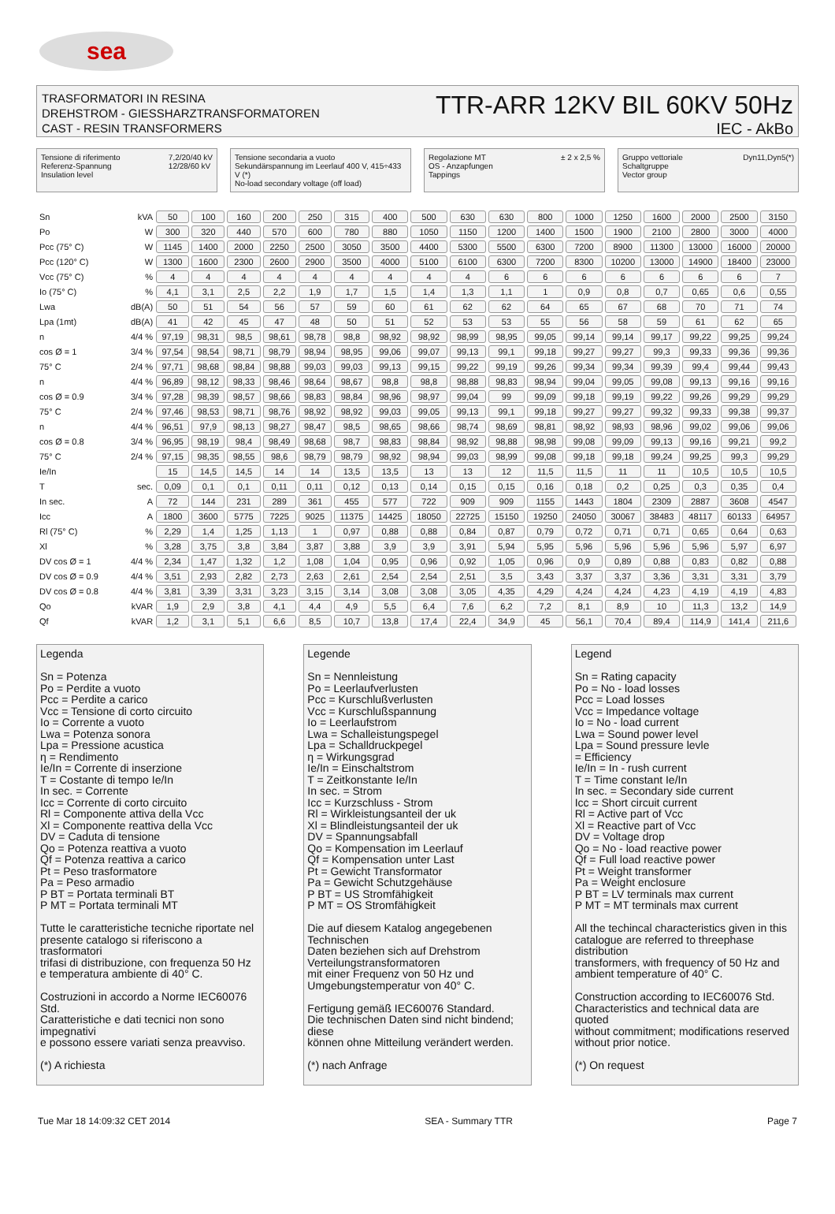sea
TRASFORMATORI IN RESINA
DREHSTROM - GIESSHARZTRANSFORMATOREN
CAST - RESIN TRANSFORMERS
TTR-ARR 12KV BIL 60KV 50Hz
IEC - AkBo
Tensione di riferimento
Referenz-Spannung
Insulation level 7,2/20/40 kV
12/28/60 kV
Tensione secondaria a vuoto
Sekundärspannung im Leerlauf 400 V, 415÷433 V (*)
No-load secondary voltage (off load)
Regolazione MT
OS - Anzapfungen
Tappings ± 2 x 2,5 %
Gruppo vettoriale
Schaltgruppe
Vector group Dyn11,Dyn5(*)
| Sn | kVA | 50 | 100 | 160 | 200 | 250 | 315 | 400 | 500 | 630 | 630 | 800 | 1000 | 1250 | 1600 | 2000 | 2500 | 3150 |
| Po | W | 300 | 320 | 440 | 570 | 600 | 780 | 880 | 1050 | 1150 | 1200 | 1400 | 1500 | 1900 | 2100 | 2800 | 3000 | 4000 |
| Pcc (75° C) | W | 1145 | 1400 | 2000 | 2250 | 2500 | 3050 | 3500 | 4400 | 5300 | 5500 | 6300 | 7200 | 8900 | 11300 | 13000 | 16000 | 20000 |
| Pcc (120° C) | W | 1300 | 1600 | 2300 | 2600 | 2900 | 3500 | 4000 | 5100 | 6100 | 6300 | 7200 | 8300 | 10200 | 13000 | 14900 | 18400 | 23000 |
| Vcc (75° C) | % | 4 | 4 | 4 | 4 | 4 | 4 | 4 | 4 | 4 | 6 | 6 | 6 | 6 | 6 | 6 | 6 | 7 |
| Io (75° C) | % | 4,1 | 3,1 | 2,5 | 2,2 | 1,9 | 1,7 | 1,5 | 1,4 | 1,3 | 1,1 | 1 | 0,9 | 0,8 | 0,7 | 0,65 | 0,6 | 0,55 |
| Lwa | dB(A) | 50 | 51 | 54 | 56 | 57 | 59 | 60 | 61 | 62 | 62 | 64 | 65 | 67 | 68 | 70 | 71 | 74 |
| Lpa (1mt) | dB(A) | 41 | 42 | 45 | 47 | 48 | 50 | 51 | 52 | 53 | 53 | 55 | 56 | 58 | 59 | 61 | 62 | 65 |
| n | 4/4 % | 97,19 | 98,31 | 98,5 | 98,61 | 98,78 | 98,8 | 98,92 | 98,92 | 98,99 | 98,95 | 99,05 | 99,14 | 99,14 | 99,17 | 99,22 | 99,25 | 99,24 |
| cos Ø = 1 | 3/4 % | 97,54 | 98,54 | 98,71 | 98,79 | 98,94 | 98,95 | 99,06 | 99,07 | 99,13 | 99,1 | 99,18 | 99,27 | 99,27 | 99,3 | 99,33 | 99,36 | 99,36 |
| 75° C | 2/4 % | 97,71 | 98,68 | 98,84 | 98,88 | 99,03 | 99,03 | 99,13 | 99,15 | 99,22 | 99,19 | 99,26 | 99,34 | 99,34 | 99,39 | 99,4 | 99,44 | 99,43 |
| n | 4/4 % | 96,89 | 98,12 | 98,33 | 98,46 | 98,64 | 98,67 | 98,8 | 98,8 | 98,88 | 98,83 | 98,94 | 99,04 | 99,05 | 99,08 | 99,13 | 99,16 | 99,16 |
| cos Ø = 0.9 | 3/4 % | 97,28 | 98,39 | 98,57 | 98,66 | 98,83 | 98,84 | 98,96 | 98,97 | 99,04 | 99 | 99,09 | 99,18 | 99,19 | 99,22 | 99,26 | 99,29 | 99,29 |
| 75° C | 2/4 % | 97,46 | 98,53 | 98,71 | 98,76 | 98,92 | 98,92 | 99,03 | 99,05 | 99,13 | 99,1 | 99,18 | 99,27 | 99,27 | 99,32 | 99,33 | 99,38 | 99,37 |
| n | 4/4 % | 96,51 | 97,9 | 98,13 | 98,27 | 98,47 | 98,5 | 98,65 | 98,66 | 98,74 | 98,69 | 98,81 | 98,92 | 98,93 | 98,96 | 99,02 | 99,06 | 99,06 |
| cos Ø = 0.8 | 3/4 % | 96,95 | 98,19 | 98,4 | 98,49 | 98,68 | 98,7 | 98,83 | 98,84 | 98,92 | 98,88 | 98,98 | 99,08 | 99,09 | 99,13 | 99,16 | 99,21 | 99,2 |
| 75° C | 2/4 % | 97,15 | 98,35 | 98,55 | 98,6 | 98,79 | 98,79 | 98,92 | 98,94 | 99,03 | 98,99 | 99,08 | 99,18 | 99,18 | 99,24 | 99,25 | 99,3 | 99,29 |
| Ie/In | | 15 | 14,5 | 14,5 | 14 | 14 | 13,5 | 13,5 | 13 | 13 | 12 | 11,5 | 11,5 | 11 | 11 | 10,5 | 10,5 | 10,5 |
| T | sec. | 0,09 | 0,1 | 0,1 | 0,11 | 0,11 | 0,12 | 0,13 | 0,14 | 0,15 | 0,15 | 0,16 | 0,18 | 0,2 | 0,25 | 0,3 | 0,35 | 0,4 |
| In sec. | A | 72 | 144 | 231 | 289 | 361 | 455 | 577 | 722 | 909 | 909 | 1155 | 1443 | 1804 | 2309 | 2887 | 3608 | 4547 |
| Icc | A | 1800 | 3600 | 5775 | 7225 | 9025 | 11375 | 14425 | 18050 | 22725 | 15150 | 19250 | 24050 | 30067 | 38483 | 48117 | 60133 | 64957 |
| Rl (75° C) | % | 2,29 | 1,4 | 1,25 | 1,13 | 1 | 0,97 | 0,88 | 0,88 | 0,84 | 0,87 | 0,79 | 0,72 | 0,71 | 0,71 | 0,65 | 0,64 | 0,63 |
| Xl | % | 3,28 | 3,75 | 3,8 | 3,84 | 3,87 | 3,88 | 3,9 | 3,9 | 3,91 | 5,94 | 5,95 | 5,96 | 5,96 | 5,96 | 5,96 | 5,97 | 6,97 |
| DV cos Ø = 1 | 4/4 % | 2,34 | 1,47 | 1,32 | 1,2 | 1,08 | 1,04 | 0,95 | 0,96 | 0,92 | 1,05 | 0,96 | 0,9 | 0,89 | 0,88 | 0,83 | 0,82 | 0,88 |
| DV cos Ø = 0.9 | 4/4 % | 3,51 | 2,93 | 2,82 | 2,73 | 2,63 | 2,61 | 2,54 | 2,54 | 2,51 | 3,5 | 3,43 | 3,37 | 3,37 | 3,36 | 3,31 | 3,31 | 3,79 |
| DV cos Ø = 0.8 | 4/4 % | 3,81 | 3,39 | 3,31 | 3,23 | 3,15 | 3,14 | 3,08 | 3,08 | 3,05 | 4,35 | 4,29 | 4,24 | 4,24 | 4,23 | 4,19 | 4,19 | 4,83 |
| Qo | kVAR | 1,9 | 2,9 | 3,8 | 4,1 | 4,4 | 4,9 | 5,5 | 6,4 | 7,6 | 6,2 | 7,2 | 8,1 | 8,9 | 10 | 11,3 | 13,2 | 14,9 |
| Qf | kVAR | 1,2 | 3,1 | 5,1 | 6,6 | 8,5 | 10,7 | 13,8 | 17,4 | 22,4 | 34,9 | 45 | 56,1 | 70,4 | 89,4 | 114,9 | 141,4 | 211,6 |
Legenda
Sn = Potenza
Po = Perdite a vuoto
Pcc = Perdite a carico
Vcc = Tensione di corto circuito
Io = Corrente a vuoto
Lwa = Potenza sonora
Lpa = Pressione acustica
η = Rendimento
Ie/In = Corrente di inserzione
T = Costante di tempo Ie/In
In sec. = Corrente
Icc = Corrente di corto circuito
Rl = Componente attiva della Vcc
Xl = Componente reattiva della Vcc
DV = Caduta di tensione
Qo = Potenza reattiva a vuoto
Qf = Potenza reattiva a carico
Pt = Peso trasformatore
Pa = Peso armadio
P BT = Portata terminali BT
P MT = Portata terminali MT
Tutte le caratteristiche tecniche riportate nel presente catalogo si riferiscono a trasformatori
trifasi di distribuzione, con frequenza 50 Hz e temperatura ambiente di 40° C.
Costruzioni in accordo a Norme IEC60076 Std.
Caratteristiche e dati tecnici non sono impegnativi
e possono essere variati senza preavviso.
(*) A richiesta
Legende
Sn = Nennleistung
Po = Leerlaufverlusten
Pcc = Kurschlußverlusten
Vcc = Kurschlußspannung
Io = Leerlaufstrom
Lwa = Schalleistungspegel
Lpa = Schalldruckpegel
η = Wirkungsgrad
Ie/In = Einschaltstrom
T = Zeitkonstante Ie/In
In sec. = Strom
Icc = Kurzschluss - Strom
Rl = Wirkleistungsanteil der uk
Xl = Blindleistungsanteil der uk
DV = Spannungsabfall
Qo = Kompensation im Leerlauf
Qf = Kompensation unter Last
Pt = Gewicht Transformator
Pa = Gewicht Schutzgehäuse
P BT = US Stromfähigkeit
P MT = OS Stromfähigkeit
Die auf diesem Katalog angegebenen Technischen
Daten beziehen sich auf Drehstrom Verteilungstransformatoren
mit einer Frequenz von 50 Hz und Umgebungstemperatur von 40° C.
Fertigung gemäß IEC60076 Standard.
Die technischen Daten sind nicht bindend; diese
können ohne Mitteilung verändert werden.
(*) nach Anfrage
Legend
Sn = Rating capacity
Po = No - load losses
Pcc = Load losses
Vcc = Impedance voltage
Io = No - load current
Lwa = Sound power level
Lpa = Sound pressure levle
= Efficiency
Ie/In = In - rush current
T = Time constant Ie/In
In sec. = Secondary side current
Icc = Short circuit current
Rl = Active part of Vcc
Xl = Reactive part of Vcc
DV = Voltage drop
Qo = No - load reactive power
Qf = Full load reactive power
Pt = Weight transformer
Pa = Weight enclosure
P BT = LV terminals max current
P MT = MT terminals max current
All the techincal characteristics given in this catalogue are referred to threephase distribution
transformers, with frequency of 50 Hz and ambient temperature of 40° C.
Construction according to IEC60076 Std.
Characteristics and technical data are quoted
without commitment; modifications reserved without prior notice.
(*) On request
Tue Mar 18 14:09:32 CET 2014 SEA - Summary TTR Page 7